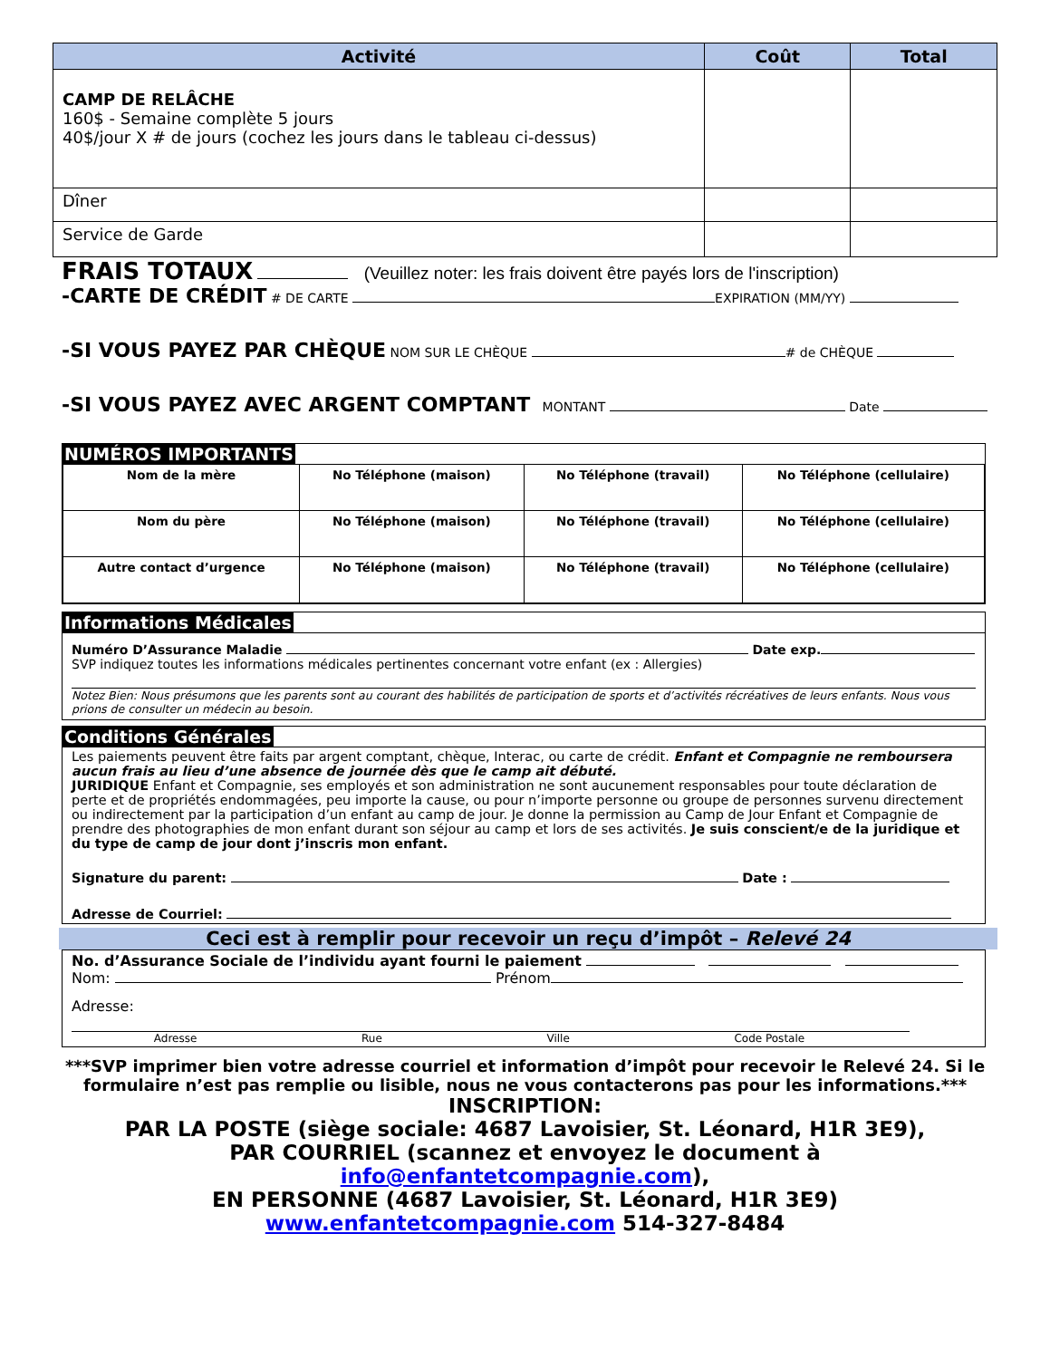| Activité | Coût | Total |
| --- | --- | --- |
| CAMP DE RELÂCHE 160$ - Semaine complète 5 jours 40$/jour X # de jours (cochez les jours dans le tableau ci-dessus) | | |
| Dîner | | |
| Service de Garde | | |
FRAIS TOTAUX (Veuillez noter: les frais doivent être payés lors de l'inscription)
-CARTE DE CRÉDIT # DE CARTE EXPIRATION (MM/YY)
-SI VOUS PAYEZ PAR CHÈQUE NOM SUR LE CHÈQUE # de CHÈQUE
-SI VOUS PAYEZ AVEC ARGENT COMPTANT MONTANT Date
NUMÉROS IMPORTANTS
| Nom de la mère | No Téléphone (maison) | No Téléphone (travail) | No Téléphone (cellulaire) |
| Nom du père | No Téléphone (maison) | No Téléphone (travail) | No Téléphone (cellulaire) |
| Autre contact d’urgence | No Téléphone (maison) | No Téléphone (travail) | No Téléphone (cellulaire) |
Informations Médicales
Numéro D’Assurance Maladie Date exp.
SVP indiquez toutes les informations médicales pertinentes concernant votre enfant (ex : Allergies)
Notez Bien: Nous présumons que les parents sont au courant des habilités de participation de sports et d’activités récréatives de leurs enfants. Nous vous prions de consulter un médecin au besoin.
Conditions Générales
Les paiements peuvent être faits par argent comptant, chèque, Interac, ou carte de crédit. Enfant et Compagnie ne remboursera aucun frais au lieu d’une absence de journée dès que le camp ait débuté.
JURIDIQUE Enfant et Compagnie, ses employés et son administration ne sont aucunement responsables pour toute déclaration de perte et de propriétés endommagées, peu importe la cause, ou pour n’importe personne ou groupe de personnes survenu directement ou indirectement par la participation d’un enfant au camp de jour. Je donne la permission au Camp de Jour Enfant et Compagnie de prendre des photographies de mon enfant durant son séjour au camp et lors de ses activités. Je suis conscient/e de la juridique et du type de camp de jour dont j’inscris mon enfant.
Signature du parent: Date :
Adresse de Courriel:
Ceci est à remplir pour recevoir un reçu d’impôt – Relevé 24
No. d’Assurance Sociale de l’individu ayant fourni le paiement
Nom: Prénom
Adresse:
Adresse Rue Ville Code Postale
***SVP imprimer bien votre adresse courriel et information d’impôt pour recevoir le Relevé 24. Si le formulaire n’est pas remplie ou lisible, nous ne vous contacterons pas pour les informations.***
INSCRIPTION:
PAR LA POSTE (siège sociale: 4687 Lavoisier, St. Léonard, H1R 3E9),
PAR COURRIEL (scannez et envoyez le document à info@enfantetcompagnie.com),
EN PERSONNE (4687 Lavoisier, St. Léonard, H1R 3E9)
www.enfantetcompagnie.com 514-327-8484